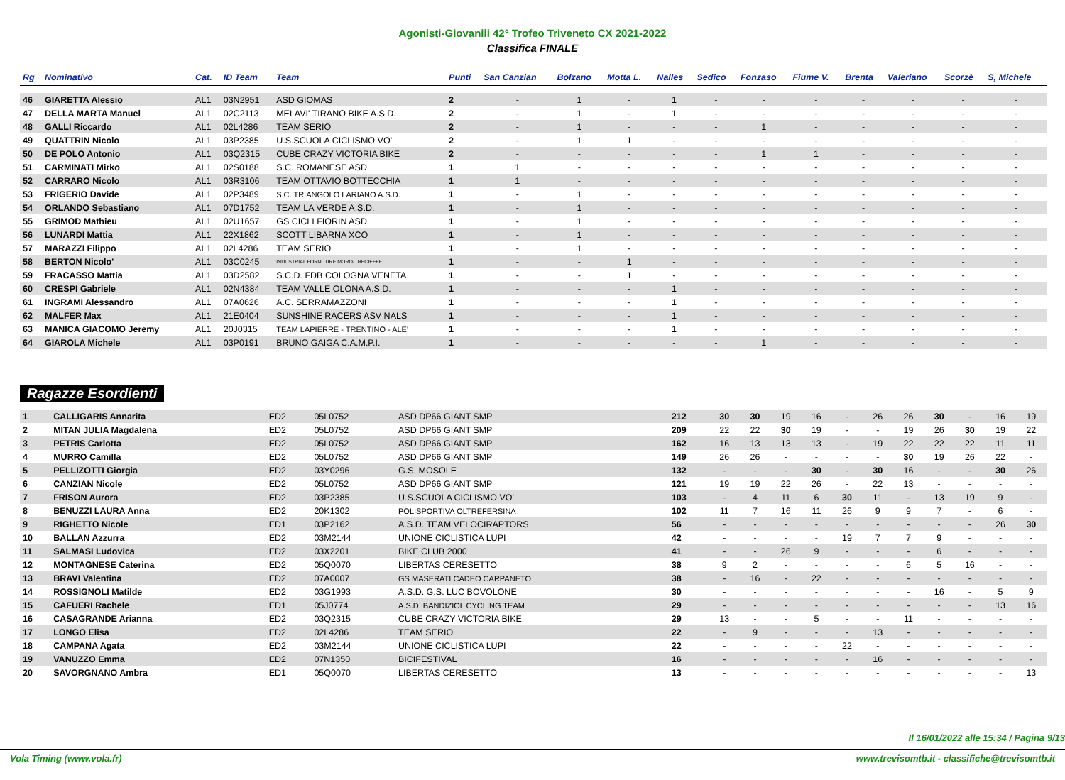Agonisti-Giovanili 42° Trofeo Triveneto CX 2021-2022
Classifica FINALE
| Rg | Nominativo | Cat. | ID Team | Team | Punti | San Canzian | Bolzano | Motta L. | Nalles | Sedico | Fonzaso | Fiume V. | Brenta | Valeriano | Scorzè | S, Michele |
| --- | --- | --- | --- | --- | --- | --- | --- | --- | --- | --- | --- | --- | --- | --- | --- | --- |
| 46 | GIARETTA Alessio | AL1 | 03N2951 | ASD GIOMAS | 2 | - | 1 | - | 1 | - | - | - | - | - | - | - |
| 47 | DELLA MARTA Manuel | AL1 | 02C2113 | MELAVI' TIRANO BIKE A.S.D. | 2 | - | 1 | - | 1 | - | - | - | - | - | - | - |
| 48 | GALLI Riccardo | AL1 | 02L4286 | TEAM SERIO | 2 | - | 1 | - | - | - | 1 | - | - | - | - | - |
| 49 | QUATTRIN Nicolo | AL1 | 03P2385 | U.S.SCUOLA CICLISMO VO' | 2 | - | 1 | 1 | - | - | - | - | - | - | - | - |
| 50 | DE POLO Antonio | AL1 | 03Q2315 | CUBE CRAZY VICTORIA BIKE | 2 | - | - | - | - | - | 1 | 1 | - | - | - | - |
| 51 | CARMINATI Mirko | AL1 | 02S0188 | S.C. ROMANESE ASD | 1 | 1 | - | - | - | - | - | - | - | - | - | - |
| 52 | CARRARO Nicolo | AL1 | 03R3106 | TEAM OTTAVIO BOTTECCHIA | 1 | 1 | - | - | - | - | - | - | - | - | - | - |
| 53 | FRIGERIO Davide | AL1 | 02P3489 | S.C. TRIANGOLO LARIANO A.S.D. | 1 | - | 1 | - | - | - | - | - | - | - | - | - |
| 54 | ORLANDO Sebastiano | AL1 | 07D1752 | TEAM LA VERDE A.S.D. | 1 | - | 1 | - | - | - | - | - | - | - | - | - |
| 55 | GRIMOD Mathieu | AL1 | 02U1657 | GS CICLI FIORIN ASD | 1 | - | 1 | - | - | - | - | - | - | - | - | - |
| 56 | LUNARDI Mattia | AL1 | 22X1862 | SCOTT LIBARNA XCO | 1 | - | 1 | - | - | - | - | - | - | - | - | - |
| 57 | MARAZZI Filippo | AL1 | 02L4286 | TEAM SERIO | 1 | - | 1 | - | - | - | - | - | - | - | - | - |
| 58 | BERTON Nicolo' | AL1 | 03C0245 | INDUSTRIAL FORNITURE MORO-TRECIEFFE | 1 | - | - | 1 | - | - | - | - | - | - | - | - |
| 59 | FRACASSO Mattia | AL1 | 03D2582 | S.C.D. FDB COLOGNA VENETA | 1 | - | - | 1 | - | - | - | - | - | - | - | - |
| 60 | CRESPI Gabriele | AL1 | 02N4384 | TEAM VALLE OLONA A.S.D. | 1 | - | - | - | 1 | - | - | - | - | - | - | - |
| 61 | INGRAMI Alessandro | AL1 | 07A0626 | A.C. SERRAMAZZONI | 1 | - | - | - | 1 | - | - | - | - | - | - | - |
| 62 | MALFER Max | AL1 | 21E0404 | SUNSHINE RACERS ASV NALS | 1 | - | - | - | 1 | - | - | - | - | - | - | - |
| 63 | MANICA GIACOMO Jeremy | AL1 | 20J0315 | TEAM LAPIERRE - TRENTINO - ALE' | 1 | - | - | - | 1 | - | - | - | - | - | - | - |
| 64 | GIAROLA Michele | AL1 | 03P0191 | BRUNO GAIGA C.A.M.P.I. | 1 | - | - | - | - | - | 1 | - | - | - | - | - |
Ragazze Esordienti
| 1 | CALLIGARIS Annarita | ED2 | 05L0752 | ASD DP66 GIANT SMP | 212 | 30 | 30 | 19 | 16 | - | 26 | 26 | 30 | - | 16 | 19 |
| 2 | MITAN JULIA Magdalena | ED2 | 05L0752 | ASD DP66 GIANT SMP | 209 | 22 | 22 | 30 | 19 | - | - | 19 | 26 | 30 | 19 | 22 |
| 3 | PETRIS Carlotta | ED2 | 05L0752 | ASD DP66 GIANT SMP | 162 | 16 | 13 | 13 | 13 | - | 19 | 22 | 22 | 22 | 11 | 11 |
| 4 | MURRO Camilla | ED2 | 05L0752 | ASD DP66 GIANT SMP | 149 | 26 | 26 | - | - | - | - | 30 | 19 | 26 | 22 | - |
| 5 | PELLIZOTTI Giorgia | ED2 | 03Y0296 | G.S. MOSOLE | 132 | - | - | - | 30 | - | 30 | 16 | - | - | 30 | 26 |
| 6 | CANZIAN Nicole | ED2 | 05L0752 | ASD DP66 GIANT SMP | 121 | 19 | 19 | 22 | 26 | - | 22 | 13 | - | - | - | - |
| 7 | FRISON Aurora | ED2 | 03P2385 | U.S.SCUOLA CICLISMO VO' | 103 | - | 4 | 11 | 6 | 30 | 11 | - | 13 | 19 | 9 | - |
| 8 | BENUZZI LAURA Anna | ED2 | 20K1302 | POLISPORTIVA OLTREFERSINA | 102 | 11 | 7 | 16 | 11 | 26 | 9 | 9 | 7 | - | 6 | - |
| 9 | RIGHETTO Nicole | ED1 | 03P2162 | A.S.D. TEAM VELOCIRAPTORS | 56 | - | - | - | - | - | - | - | - | - | 26 | 30 |
| 10 | BALLAN Azzurra | ED2 | 03M2144 | UNIONE CICLISTICA LUPI | 42 | - | - | - | - | 19 | 7 | 7 | 9 | - | - | - |
| 11 | SALMASI Ludovica | ED2 | 03X2201 | BIKE CLUB 2000 | 41 | - | - | 26 | 9 | - | - | - | 6 | - | - | - |
| 12 | MONTAGNESE Caterina | ED2 | 05Q0070 | LIBERTAS CERESETTO | 38 | 9 | 2 | - | - | - | - | 6 | 5 | 16 | - | - |
| 13 | BRAVI Valentina | ED2 | 07A0007 | GS MASERATI CADEO CARPANETO | 38 | - | 16 | - | 22 | - | - | - | - | - | - | - |
| 14 | ROSSIGNOLI Matilde | ED2 | 03G1993 | A.S.D. G.S. LUC BOVOLONE | 30 | - | - | - | - | - | - | - | 16 | - | 5 | 9 |
| 15 | CAFUERI Rachele | ED1 | 05J0774 | A.S.D. BANDIZIOL CYCLING TEAM | 29 | - | - | - | - | - | - | - | - | - | 13 | 16 |
| 16 | CASAGRANDE Arianna | ED2 | 03Q2315 | CUBE CRAZY VICTORIA BIKE | 29 | 13 | - | - | 5 | - | - | 11 | - | - | - | - |
| 17 | LONGO Elisa | ED2 | 02L4286 | TEAM SERIO | 22 | - | 9 | - | - | - | 13 | - | - | - | - | - |
| 18 | CAMPANA Agata | ED2 | 03M2144 | UNIONE CICLISTICA LUPI | 22 | - | - | - | - | 22 | - | - | - | - | - | - |
| 19 | VANUZZO Emma | ED2 | 07N1350 | BICIFESTIVAL | 16 | - | - | - | - | - | 16 | - | - | - | - | - |
| 20 | SAVORGNANO Ambra | ED1 | 05Q0070 | LIBERTAS CERESETTO | 13 | - | - | - | - | - | - | - | - | - | - | 13 |
Il 16/01/2022 alle 15:34 / Pagina 9/13
Vola Timing (www.vola.fr) www.trevisomtb.it - classifiche@trevisomtb.it